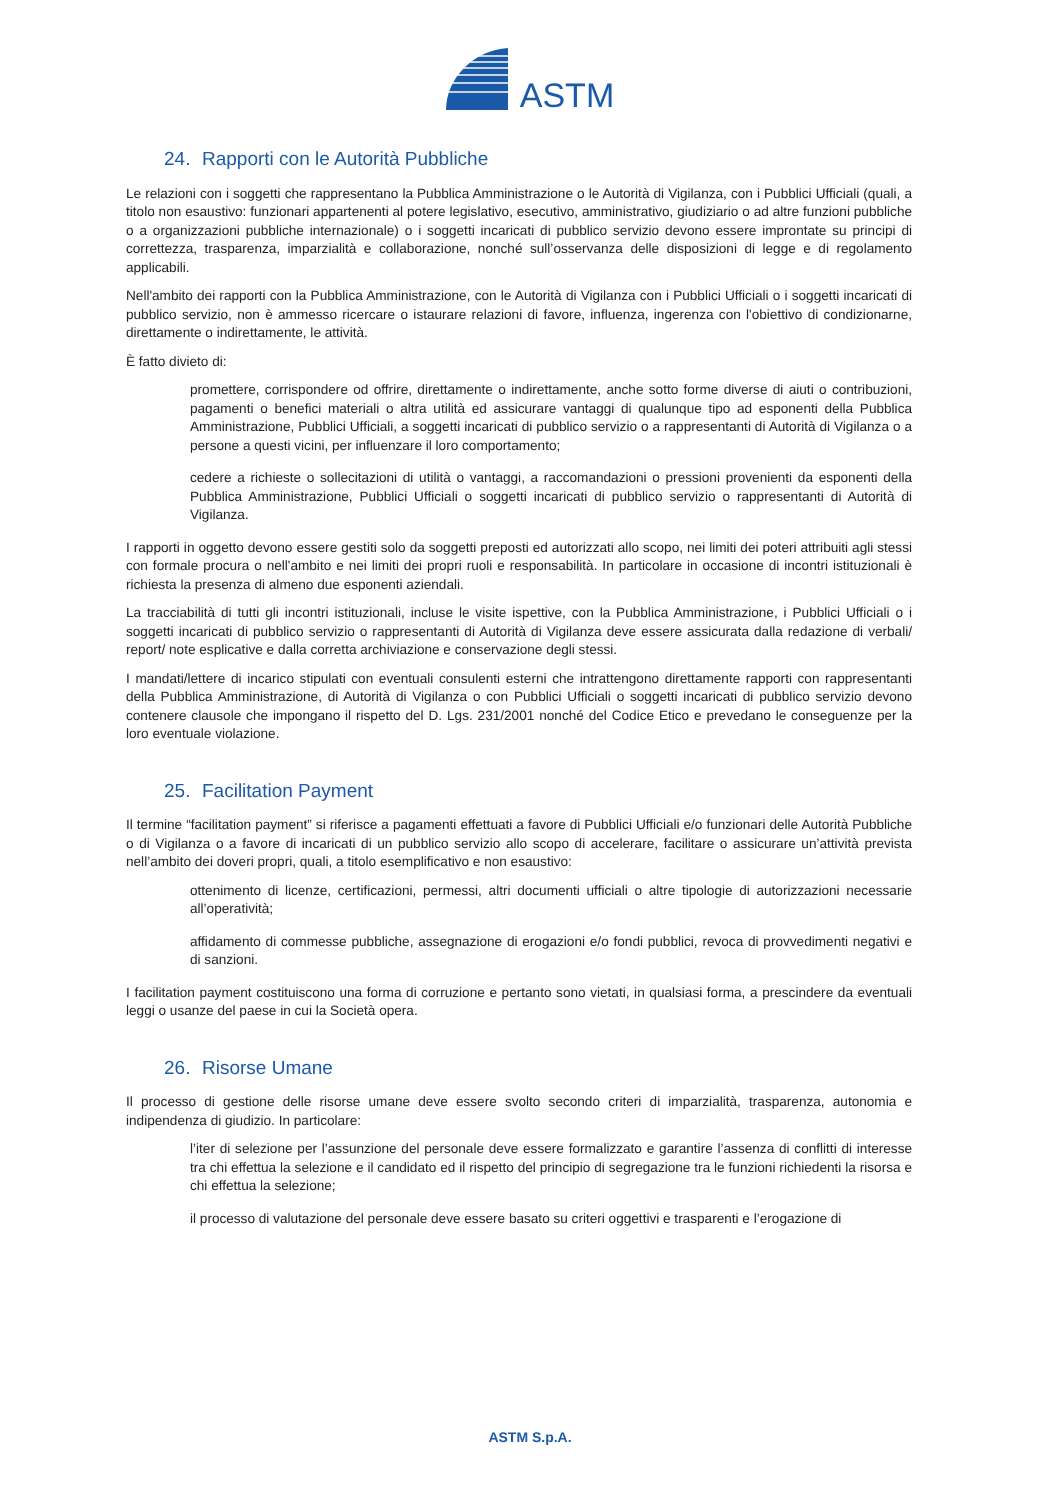ASTM
24. Rapporti con le Autorità Pubbliche
Le relazioni con i soggetti che rappresentano la Pubblica Amministrazione o le Autorità di Vigilanza, con i Pubblici Ufficiali (quali, a titolo non esaustivo: funzionari appartenenti al potere legislativo, esecutivo, amministrativo, giudiziario o ad altre funzioni pubbliche o a organizzazioni pubbliche internazionale) o i soggetti incaricati di pubblico servizio devono essere improntate su principi di correttezza, trasparenza, imparzialità e collaborazione, nonché sull’osservanza delle disposizioni di legge e di regolamento applicabili.
Nell'ambito dei rapporti con la Pubblica Amministrazione, con le Autorità di Vigilanza con i Pubblici Ufficiali o i soggetti incaricati di pubblico servizio, non è ammesso ricercare o istaurare relazioni di favore, influenza, ingerenza con l'obiettivo di condizionarne, direttamente o indirettamente, le attività.
È fatto divieto di:
promettere, corrispondere od offrire, direttamente o indirettamente, anche sotto forme diverse di aiuti o contribuzioni, pagamenti o benefici materiali o altra utilità ed assicurare vantaggi di qualunque tipo ad esponenti della Pubblica Amministrazione, Pubblici Ufficiali, a soggetti incaricati di pubblico servizio o a rappresentanti di Autorità di Vigilanza o a persone a questi vicini, per influenzare il loro comportamento;
cedere a richieste o sollecitazioni di utilità o vantaggi, a raccomandazioni o pressioni provenienti da esponenti della Pubblica Amministrazione, Pubblici Ufficiali o soggetti incaricati di pubblico servizio o rappresentanti di Autorità di Vigilanza.
I rapporti in oggetto devono essere gestiti solo da soggetti preposti ed autorizzati allo scopo, nei limiti dei poteri attribuiti agli stessi con formale procura o nell'ambito e nei limiti dei propri ruoli e responsabilità. In particolare in occasione di incontri istituzionali è richiesta la presenza di almeno due esponenti aziendali.
La tracciabilità di tutti gli incontri istituzionali, incluse le visite ispettive, con la Pubblica Amministrazione, i Pubblici Ufficiali o i soggetti incaricati di pubblico servizio o rappresentanti di Autorità di Vigilanza deve essere assicurata dalla redazione di verbali/ report/ note esplicative e dalla corretta archiviazione e conservazione degli stessi.
I mandati/lettere di incarico stipulati con eventuali consulenti esterni che intrattengono direttamente rapporti con rappresentanti della Pubblica Amministrazione, di Autorità di Vigilanza o con Pubblici Ufficiali o soggetti incaricati di pubblico servizio devono contenere clausole che impongano il rispetto del D. Lgs. 231/2001 nonché del Codice Etico e prevedano le conseguenze per la loro eventuale violazione.
25. Facilitation Payment
Il termine “facilitation payment” si riferisce a pagamenti effettuati a favore di Pubblici Ufficiali e/o funzionari delle Autorità Pubbliche o di Vigilanza o a favore di incaricati di un pubblico servizio allo scopo di accelerare, facilitare o assicurare un’attività prevista nell’ambito dei doveri propri, quali, a titolo esemplificativo e non esaustivo:
ottenimento di licenze, certificazioni, permessi, altri documenti ufficiali o altre tipologie di autorizzazioni necessarie all’operatività;
affidamento di commesse pubbliche, assegnazione di erogazioni e/o fondi pubblici, revoca di provvedimenti negativi e di sanzioni.
I facilitation payment costituiscono una forma di corruzione e pertanto sono vietati, in qualsiasi forma, a prescindere da eventuali leggi o usanze del paese in cui la Società opera.
26. Risorse Umane
Il processo di gestione delle risorse umane deve essere svolto secondo criteri di imparzialità, trasparenza, autonomia e indipendenza di giudizio. In particolare:
l’iter di selezione per l’assunzione del personale deve essere formalizzato e garantire l’assenza di conflitti di interesse tra chi effettua la selezione e il candidato ed il rispetto del principio di segregazione tra le funzioni richiedenti la risorsa e chi effettua la selezione;
il processo di valutazione del personale deve essere basato su criteri oggettivi e trasparenti e l’erogazione di
ASTM S.p.A.